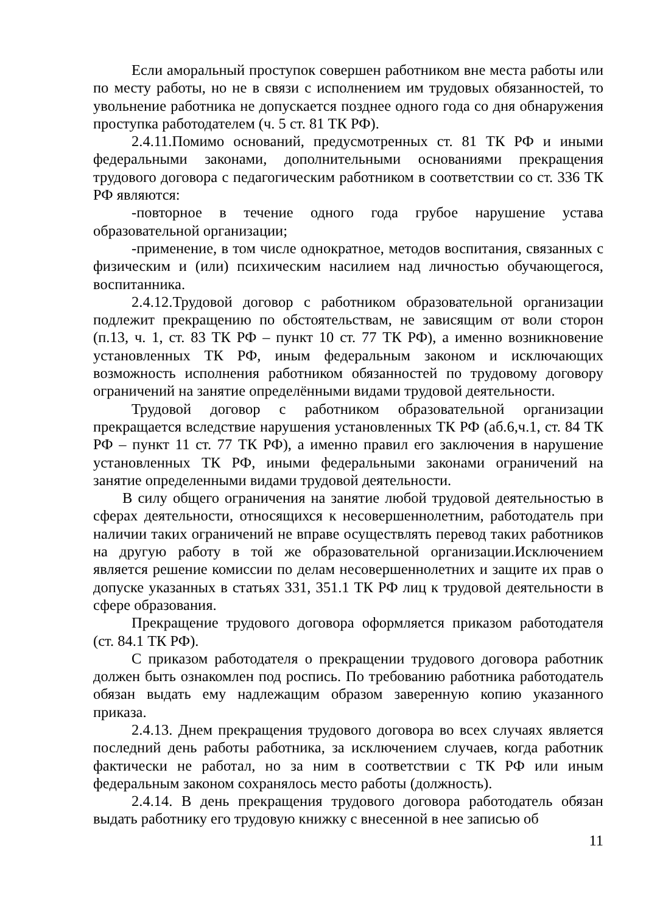Если аморальный проступок совершен работником вне места работы или по месту работы, но не в связи с исполнением им трудовых обязанностей, то увольнение работника не допускается позднее одного года со дня обнаружения проступка работодателем (ч. 5 ст. 81 ТК РФ).
2.4.11.Помимо оснований, предусмотренных ст. 81 ТК РФ и иными федеральными законами, дополнительными основаниями прекращения трудового договора с педагогическим работником в соответствии со ст. 336 ТК РФ являются:
-повторное в течение одного года грубое нарушение устава образовательной организации;
-применение, в том числе однократное, методов воспитания, связанных с физическим и (или) психическим насилием над личностью обучающегося, воспитанника.
2.4.12.Трудовой договор с работником образовательной организации подлежит прекращению по обстоятельствам, не зависящим от воли сторон (п.13, ч. 1, ст. 83 ТК РФ – пункт 10 ст. 77 ТК РФ), а именно возникновение установленных ТК РФ, иным федеральным законом и исключающих возможность исполнения работником обязанностей по трудовому договору ограничений на занятие определёнными видами трудовой деятельности.
Трудовой договор с работником образовательной организации прекращается вследствие нарушения установленных ТК РФ (аб.6,ч.1, ст. 84 ТК РФ – пункт 11 ст. 77 ТК РФ), а именно правил его заключения в нарушение установленных ТК РФ, иными федеральными законами ограничений на занятие определенными видами трудовой деятельности.
В силу общего ограничения на занятие любой трудовой деятельностью в сферах деятельности, относящихся к несовершеннолетним, работодатель при наличии таких ограничений не вправе осуществлять перевод таких работников на другую работу в той же образовательной организации.Исключением является решение комиссии по делам несовершеннолетних и защите их прав о допуске указанных в статьях 331, 351.1 ТК РФ лиц к трудовой деятельности в сфере образования.
Прекращение трудового договора оформляется приказом работодателя (ст. 84.1 ТК РФ).
С приказом работодателя о прекращении трудового договора работник должен быть ознакомлен под роспись. По требованию работника работодатель обязан выдать ему надлежащим образом заверенную копию указанного приказа.
2.4.13. Днем прекращения трудового договора во всех случаях является последний день работы работника, за исключением случаев, когда работник фактически не работал, но за ним в соответствии с ТК РФ или иным федеральным законом сохранялось место работы (должность).
2.4.14. В день прекращения трудового договора работодатель обязан выдать работнику его трудовую книжку с внесенной в нее записью об
11